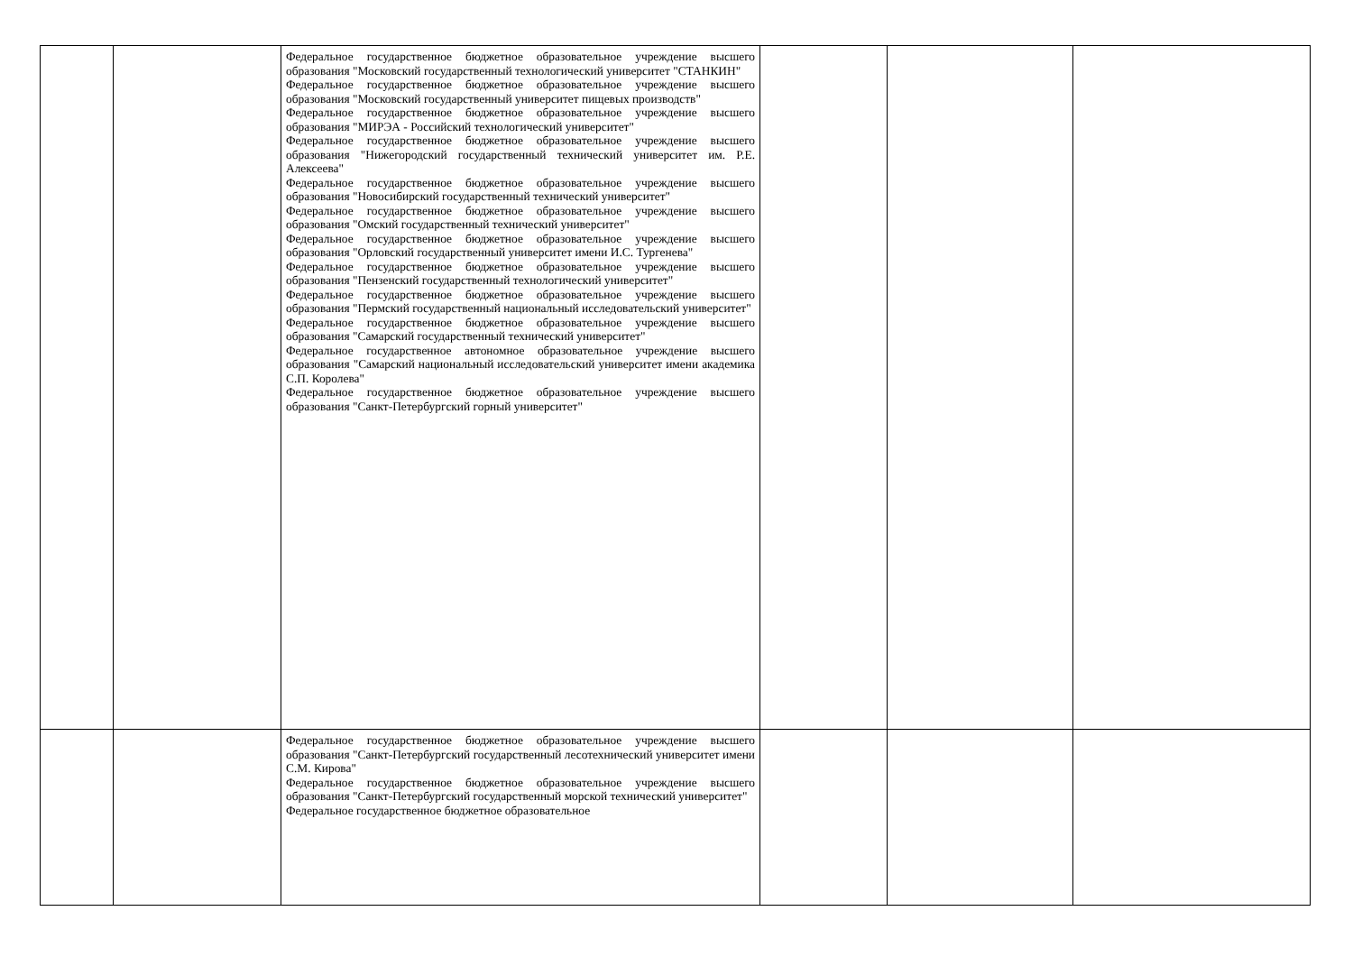| | | Федеральное государственное бюджетное образовательное учреждение высшего образования "Московский государственный технологический университет "СТАНКИН" Федеральное государственное бюджетное образовательное учреждение высшего образования "Московский государственный университет пищевых производств" Федеральное государственное бюджетное образовательное учреждение высшего образования "МИРЭА - Российский технологический университет" Федеральное государственное бюджетное образовательное учреждение высшего образования "Нижегородский государственный технический университет им. Р.Е. Алексеева" Федеральное государственное бюджетное образовательное учреждение высшего образования "Новосибирский государственный технический университет" Федеральное государственное бюджетное образовательное учреждение высшего образования "Омский государственный технический университет" Федеральное государственное бюджетное образовательное учреждение высшего образования "Орловский государственный университет имени И.С. Тургенева" Федеральное государственное бюджетное образовательное учреждение высшего образования "Пензенский государственный технологический университет" Федеральное государственное бюджетное образовательное учреждение высшего образования "Пермский государственный национальный исследовательский университет" Федеральное государственное бюджетное образовательное учреждение высшего образования "Самарский государственный технический университет" Федеральное государственное автономное образовательное учреждение высшего образования "Самарский национальный исследовательский университет имени академика С.П. Королева" Федеральное государственное бюджетное образовательное учреждение высшего образования "Санкт-Петербургский горный университет" | | | |
| | | Федеральное государственное бюджетное образовательное учреждение высшего образования "Санкт-Петербургский государственный лесотехнический университет имени С.М. Кирова" Федеральное государственное бюджетное образовательное учреждение высшего образования "Санкт-Петербургский государственный морской технический университет" Федеральное государственное бюджетное образовательное | | | |